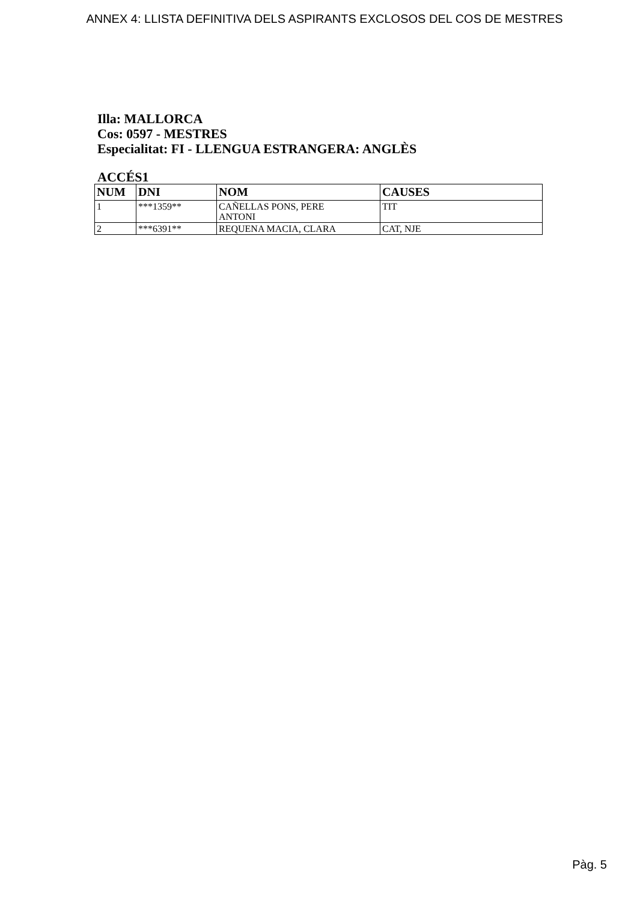ANNEX 4: LLISTA DEFINITIVA DELS ASPIRANTS EXCLOSOS DEL COS DE MESTRES
Illa: MALLORCA
Cos: 0597 - MESTRES
Especialitat: FI - LLENGUA ESTRANGERA: ANGLÈS
ACCÉS1
| NUM | DNI | NOM | CAUSES |
| --- | --- | --- | --- |
| 1 | ***1359** | CAÑELLAS PONS, PERE ANTONI | TIT |
| 2 | ***6391** | REQUENA MACIA, CLARA | CAT, NJE |
Pàg. 5